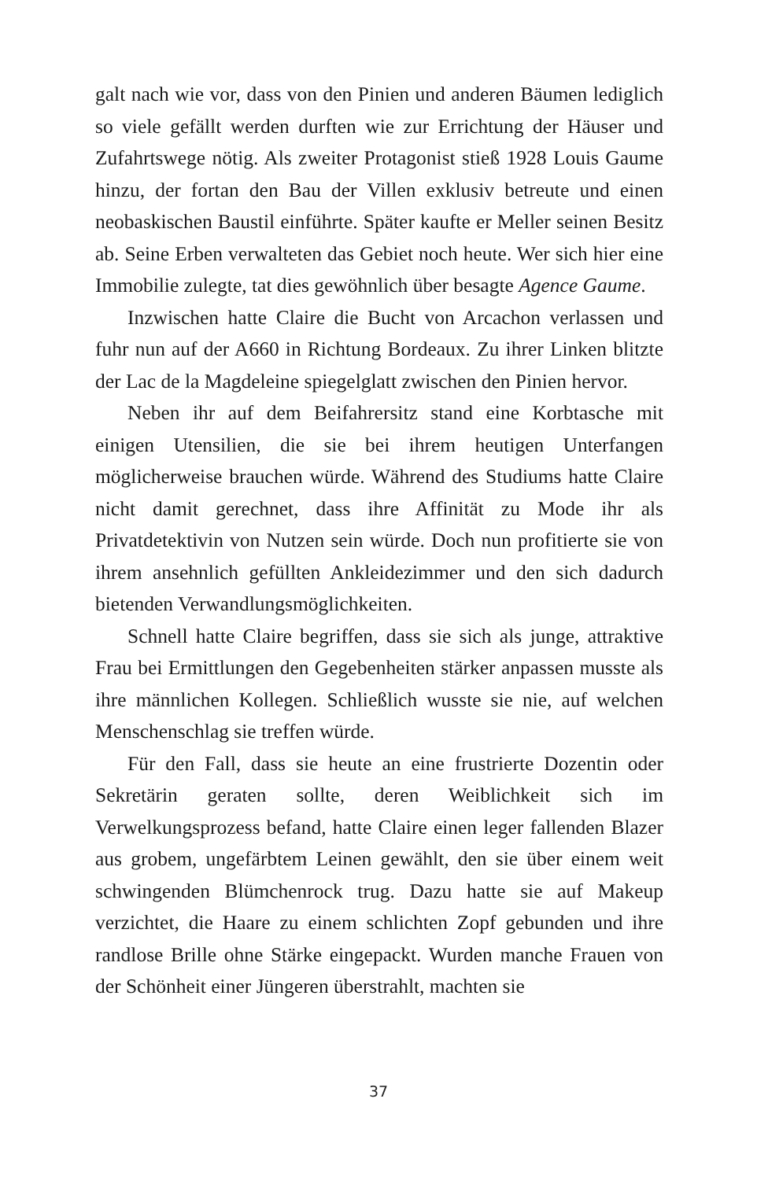galt nach wie vor, dass von den Pinien und anderen Bäumen lediglich so viele gefällt werden durften wie zur Errichtung der Häuser und Zufahrtswege nötig. Als zweiter Protagonist stieß 1928 Louis Gaume hinzu, der fortan den Bau der Villen exklusiv betreute und einen neobaskischen Baustil einführte. Später kaufte er Meller seinen Besitz ab. Seine Erben verwalteten das Gebiet noch heute. Wer sich hier eine Immobilie zulegte, tat dies gewöhnlich über besagte Agence Gaume.
Inzwischen hatte Claire die Bucht von Arcachon verlassen und fuhr nun auf der A660 in Richtung Bordeaux. Zu ihrer Linken blitzte der Lac de la Magdeleine spiegelglatt zwischen den Pinien hervor.
Neben ihr auf dem Beifahrersitz stand eine Korbtasche mit einigen Utensilien, die sie bei ihrem heutigen Unterfangen möglicherweise brauchen würde. Während des Studiums hatte Claire nicht damit gerechnet, dass ihre Affinität zu Mode ihr als Privatdetektivin von Nutzen sein würde. Doch nun profitierte sie von ihrem ansehnlich gefüllten Ankleidezimmer und den sich dadurch bietenden Verwandlungsmöglichkeiten.
Schnell hatte Claire begriffen, dass sie sich als junge, attraktive Frau bei Ermittlungen den Gegebenheiten stärker anpassen musste als ihre männlichen Kollegen. Schließlich wusste sie nie, auf welchen Menschenschlag sie treffen würde.
Für den Fall, dass sie heute an eine frustrierte Dozentin oder Sekretärin geraten sollte, deren Weiblichkeit sich im Verwelkungsprozess befand, hatte Claire einen leger fallenden Blazer aus grobem, ungefärbtem Leinen gewählt, den sie über einem weit schwingenden Blümchenrock trug. Dazu hatte sie auf Makeup verzichtet, die Haare zu einem schlichten Zopf gebunden und ihre randlose Brille ohne Stärke eingepackt. Wurden manche Frauen von der Schönheit einer Jüngeren überstrahlt, machten sie
37